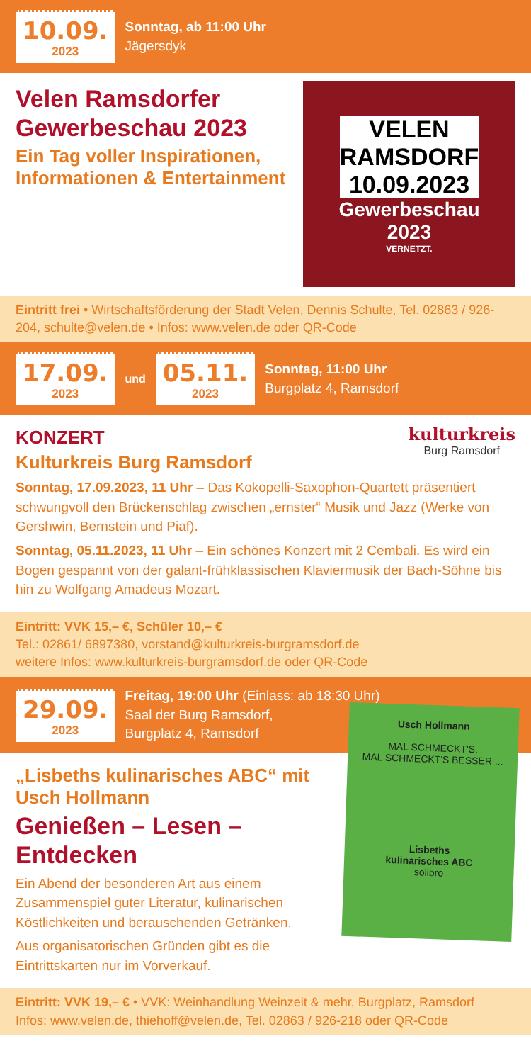10.09.
2023
Sonntag, ab 11:00 Uhr
Jägersdyk
VELEN
RAMSDORF
10.09.2023
Gewerbeschau
2023
VERNETZT.
Velen Ramsdorfer Gewerbeschau 2023
Ein Tag voller Inspirationen, Informationen & Entertainment
Eintritt frei • Wirtschaftsförderung der Stadt Velen, Dennis Schulte, Tel. 02863 / 926-204, schulte@velen.de • Infos: www.velen.de oder QR-Code
17.09.
2023
und
05.11.
2023
Sonntag, 11:00 Uhr
Burgplatz 4, Ramsdorf
kulturkreis
Burg Ramsdorf
KONZERT
Kulturkreis Burg Ramsdorf
Sonntag, 17.09.2023, 11 Uhr – Das Kokopelli-Saxophon-Quartett präsentiert schwungvoll den Brückenschlag zwischen „ernster“ Musik und Jazz (Werke von Gershwin, Bernstein und Piaf).
Sonntag, 05.11.2023, 11 Uhr – Ein schönes Konzert mit 2 Cembali. Es wird ein Bogen gespannt von der galant-frühklassischen Klaviermusik der Bach-Söhne bis hin zu Wolfgang Amadeus Mozart.
Eintritt: VVK 15,– €, Schüler 10,– €
Tel.: 02861/ 6897380, vorstand@kulturkreis-burgramsdorf.de
weitere Infos: www.kulturkreis-burgramsdorf.de oder QR-Code
29.09.
2023
Freitag, 19:00 Uhr (Einlass: ab 18:30 Uhr)
Saal der Burg Ramsdorf,
Burgplatz 4, Ramsdorf
Usch Hollmann
MAL SCHMECKT'S,
MAL SCHMECKT'S BESSER ...
Lisbeths
kulinarisches ABC
solibro
„Lisbeths kulinarisches ABC“ mit Usch Hollmann
Genießen – Lesen – Entdecken
Ein Abend der besonderen Art aus einem Zusammenspiel guter Literatur, kulinarischen Köstlichkeiten und berauschenden Getränken.
Aus organisatorischen Gründen gibt es die Eintrittskarten nur im Vorverkauf.
Eintritt: VVK 19,– € • VVK: Weinhandlung Weinzeit & mehr, Burgplatz, Ramsdorf
Infos: www.velen.de, thiehoff@velen.de, Tel. 02863 / 926-218 oder QR-Code